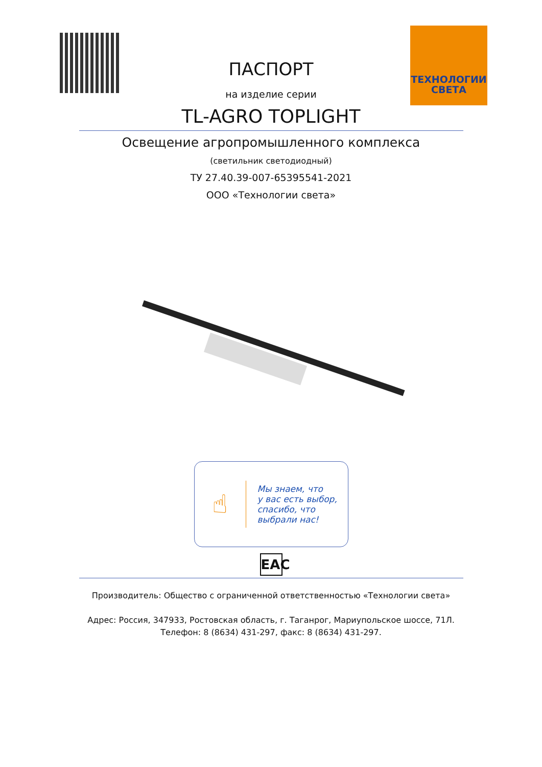ТЕХНОЛОГИИ
СВЕТА
ПАСПОРТ
на изделие серии
TL-AGRO TOPLIGHT
Освещение агропромышленного комплекса
(светильник светодиодный)
ТУ 27.40.39-007-65395541-2021
ООО «Технологии света»
☝
Мы знаем, что
у вас есть выбор,
спасибо, что
выбрали нас!
EAC
Производитель: Общество с ограниченной ответственностью «Технологии света»
Адрес: Россия, 347933, Ростовская область, г. Таганрог, Мариупольское шоссе, 71Л.
Телефон: 8 (8634) 431-297, факс: 8 (8634) 431-297.